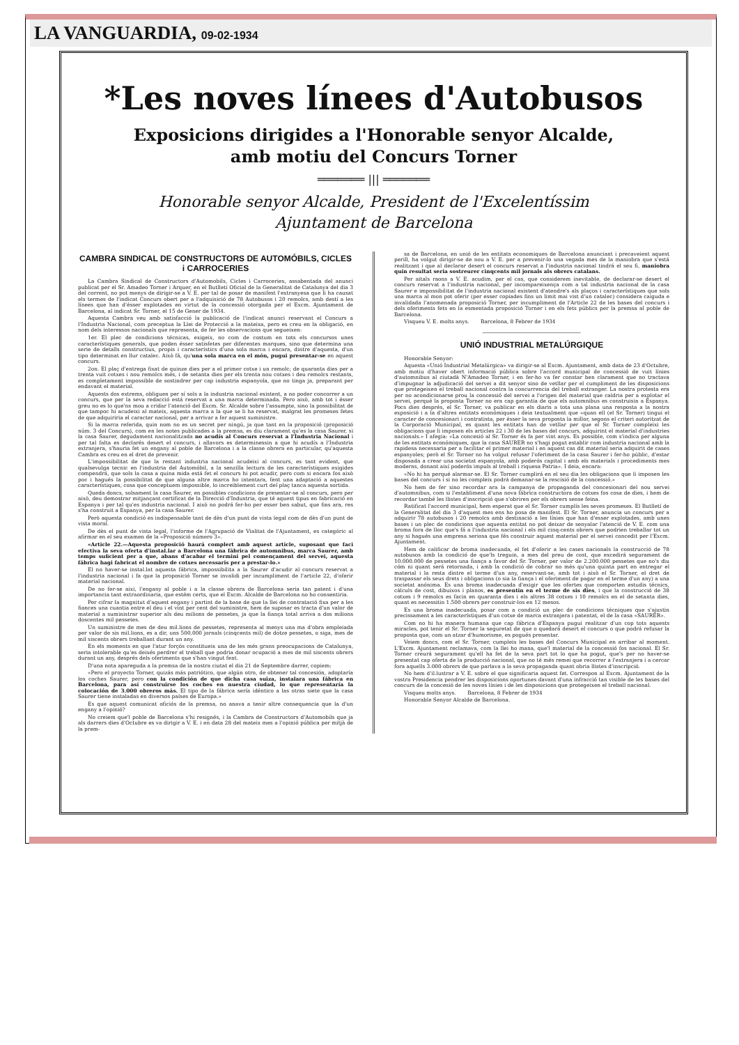LA VANGUARDIA, 09-02-1934
*Les noves línees d'Autobusos
Exposicions dirigides a l'Honorable senyor Alcalde,
amb motiu del Concurs Torner
═══════ ||| ═══════
Honorable senyor Alcalde, President de l'Excelentíssim
Ajuntament de Barcelona
CAMBRA SINDICAL DE CONSTRUCTORS DE AUTOMÓBILS, CICLES i CARROCERIES
La Cambra Sindical de Constructors d'Automobils, Cicles i Carroceries, assabentada del anunci publicat per el Sr. Amadeo Torner i Arquer, en el Butlletí Oficial de la Generalitat de Catalunya del dia 3 del corrent, no pot menys de dirigir-se a V. E. per tal de posar de manifest l'extranyesa que li ha causat els termes de l'indicat Concurs obert per a l'adquisició de 78 Autobusos i 20 remolcs, amb destí a les línees que han d'ésser explotades en virtut de la concessió otorgada per el Excm. Ajuntament de Barcelona, al indicat Sr. Torner, el 15 de Gener de 1934.
Aquesta Cambra veu amb satisfacció la publicació de l'indicat anunci reservant el Concurs a l'Industria Nacional, com preceptua la Llei de Protecció a la mateixa, pero es creu en la obligació, en nom dels interessos nacionals que representa, de fer les observacions que segueixen:
1er. El plec de condicions técnicas, exigeix, no com de costum en tots els concursos unes característiques generals, que poden ésser satisfetes per diferentes marques, sino que determina una serie de detalls constructius, propis i característics d'una sola marca i encara, dintre d'aquesta, d'un tipo determinat en llur catalec. Això fá, qu'una sola marca en el món, pugui presentar-se en aquest concurs.
2on. El plaç d'entrega fixat de quinze dies per a el primer cotxe i un remolc; de quaranta dies per a trenta vuit cotxes i nou remolcs més, i de setanta dies per els trenta nou cotxes i deu remolcs restants, es completament impossible de sostindrer per cap industria espanyola, que no tinga ja, preparant per endavant el material.
Aquests dos extrems, obliguen per sí sols a la industria nacional existent, a no poder concorrer a un concurs, que per la seva redacció está reservat a una marca determinada. Pero això, amb tot i ésser greu no es lo que'ns mou a cridar l'atenció del Excm. Sr. Alcalde sobre l'assumpte, sino la possibilitat de que tampoc hi acudeixi al mateix, aquesta marca a la que se li ha reservat, malgrat les promeses fetes de que adquiriria el caracter nacional, per a arrivar a fer aquest suministre.
Si la marca referida, quin nom no es un secret per ningú, ja que tant en la proposició (proposició núm. 3 del Concurs), com en les notes publicades a la premsa, es diu clarament qu'es la casa Saurer, si la casa Saurer, degudament nacionalitzada no acudís al Concurs reservat a l'Industria Nacional i per tal falta es declarés desert el concurs, i allavors es determinessin a que hi acudís a l'Industria extranjera, s'hauria fet un engany al poble de Barcelona i a la classe obrera en particular, qu'aquesta Cambra es creu en el dret de prevenir.
L'impossibilitat de que la restant industria nacional acudeixi al concurs, es tant evident, que qualsevulga tecnic en l'industria del Automóbil, a la senzilla lectura de les característiques exigides compendrá, que sols la casa a quina mida está fet el concurs hi pot acudir, pero com si encara fos això poc i hagués la possibilitat de que alguna altre marca ho intentara, fent una adaptació a aquestes característiques, cosa que conceptuem impossible, lo increiblement curt del plaç tanca aquesta sortida.
Queda doncs, solsament la casa Saurer, en possibles condicions de presentar-se al concurs, pero per això, deu demostrar mitjançant certificat de la Direcció d'Industria, que té aquest tipus en fabricació en Espanya i per tal qu'es industria nacional. I això no podrá fer-ho per esser ben sabut, que fins ara, res s'ha construit a Espanya, per la casa Saurer.
Però aquesta condició es indispensable tant de dès d'un punt de vista legal com de dès d'un punt de vista moral.
De dès el punt de vista legal, l'informe de l'Agrupació de Vialitat de l'Ajuntament, es categóric al afirmar en el seu examen de la «Proposició número 3».
«Article 22.—Aquesta proposició haurá complert amb aquest article, suposant que faci efectiva la seva oferta d'instal.lar a Barcelona una fábrica de automnibus, marca Saurer, amb temps suficient per a que, abans d'acabar el termini pel començament del servei, aquesta fábrica hagi fabricat el nombre de cotxes necessaris per a prestar-lo.»
El no haver-se instal.lat aquesta fábrica, impossibilita a la Saurer d'acudir al concurs reservat a l'industria nacional i fa que la proposició Torner se invalidi per incumpliment de l'article 22, d'oferir material nacional.
De no fer-se aixi, l'engany al poble i a la classe obrera de Barcelona seria tan patent i d'una importancia tant extraordinaria, que estém certs, que el Excm. Alcalde de Barcelona no ho consentiria.
Per cifrar la magnitut d'aquest engany i partint de la base de que la llei de contratació fixa per a les fiances una cuantia entre el deu i el vint per cent del suministre, hem de suposar es tracta d'un valor de material a suministrar superior als deu milions de pessetes, ja que la fiança total arriva a dos milions doscentes mil pessetes.
Un suministre de mes de deu mil.lions de pessetes, representa al menys una ma d'obra empleiada per valor de sis mil.lions, es a dir, uns 500.000 jornals (cinqcents mil) de dotze pessetes, o siga, mes de mil siscents obrers treballant durant un any.
En els moments en que l'atur forçós constitueix una de les més grans preocupacions de Catalunya, seria intolerable qu'es deixés perdrer el treball que podria donar ocupació a mes de mil siscents obrers durant un any, després dels oferiments que s'han vingut fent.
D'una nota apareguda a la premsa de la nostra ciutat el dia 21 de Septembre darrer, copiem:
«Pero el proyecto Torner, quizás más patriótico, que algún otro, de obtener tal concesión, adoptaría los coches Saurer, pero con la condición de que dicha casa suiza, instalara una fábrica en Barcelona, para así construirse los coches en nuestra ciudad, lo que representaría la colocación de 3.000 obreros más. El tipo de la fábrica sería idéntico a las otras siete que la casa Saurer tiene instaladas en diversos países de Europa.»
Es que aquest comunicat oficiós de la premsa, no anava a tenir altre consequencia que la d'un engany a l'opinió?
No creiem que'l poble de Barcelona s'hi resignés, i la Cambra de Constructors d'Automobils que ja als darrers dies d'Octubre es va dirigir a V. E. i en data 28 del mateix mes a l'opinió pública per mitjà de la prem-
sa de Barcelona, en unió de les entitats economiques de Barcelona anunciant i precaveient aquest perill, ha volgut dirigir-se de nou a V. E. per a prevenir-lo una vegada mes de la maniobra que s'está realitzant i que al declarar desert el concurs reservat a l'industria nacional tindrá el seu fi, maniobra quin resultat seria sostreurer cinqcents mil jornals als obrers catalans.
Per aitals raons a V. E. acudim, per el cas, que considerem inevitable, de declarar-se desert el concurs reservat a l'industria nacional, per incompareixença com a tal industria nacional de la casa Saurer e impossibilitat de l'industria nacional existent d'atendre's als plaços i característiques que sols una marca al mon pot oferir (per esser copiades fins un limit mai vist d'un catalec) considera caiguda e invalidada l'anomenada proposició Torner, per incumpliment de l'Article 22 de les bases del concurs i dels oferiments fets en la esmentada proposició Torner i en els fets públics per la premsa al poble de Barcelona.
Visqueu V. E. molts anys. Barcelona, 8 Febrer de 1934
UNIÓ INDUSTRIAL METALÚRGIQUE
Honorable Senyor:
Aquesta «Unió Industrial Metalúrgica» va dirigir-se al Excm. Ajuntament, amb data de 23 d'Octubre, amb motiu d'haver obert informació pública sobre l'accord municipal de concessió de vuit línies d'automnibus al ciutadà N'Amadeo Torner, i en fer-ho va fer constar ben clarament que no tractava d'impugnar la adjudicació del servei a dit senyor sino de vetllar per el cumpliment de les disposicions que protegeixen el treball nacional contra la concurrencia del treball extranger. La nostra protesta era per no acondicionarse prou la concessió del servei a l'origen del material que caldria per a explotar el servei, perqué la proposta Torner no era cap garantia de que els automnibus es construisin a Espanya. Pocs dies després, el Sr. Torner, va publicar en els diaris a tota una plana una resposta a la nostra exposició i a la d'altres entitats económiques i deia textualment que «quan ell (el Sr. Torner) tingui el caracter de concesionari i contratista, per ésser la seva proposta la millor, segons el criteri autoritzat de la Corporació Municipal, es quant les entitats han de vetllar per que el Sr. Torner compleixi les obligacions que li imposen els articles 22 i 30 de les bases del concurs, adquirint el material d'industries nacionals.» I afegia: «La concesió al Sr. Torner és fa per vint anys. Es possible, com s'indica per alguna de les entitats económiques, que la casa SAURER no s'hagi pogut establir com industria nacional amb la rapidesa necessaria per a facilitar el primer material i en aquest cas dit material seria adquirit de cases espanyoles; però el Sr. Torner no ha volgut refusar l'oferiment de la casa Saurer i fer-ho públic, d'estar disposada a crear una societat espanyola, amb poderós capital i amb els materials i procediments mes moderns, donant així poderós impuls al treball i riquesa Patria». I deia, encara:
«No hi ha perqué alarmar-se. El Sr. Torner cumplirá en el seu dia les obligacions que li imposen les bases del concurs i si no les compleix podrá demanar-se la rescisió de la concessió.»
No hem de fer sino recordar ara la campanya de propaganda del concesionari del nou servei d'automnibus, com si l'establiment d'una nova fábrica constructora de cotxes fos cosa de dies, i hem de recordar també les llistes d'inscripció que s'obriren per els obrers sense feina.
Ratificat l'accord municipal, hem esperat que el Sr. Torner cumplís les seves promeses. El Butlletí de la Generalitat del dia 3 d'aquest mes ens ho posa de manifest. El Sr. Torner, anuncia un concurs per a adquirir 78 autobusos i 20 remolcs amb destinació a les línies que han d'esser explotades, amb unes bases i un plec de condicions que aquesta entitat no pot deixar de senyalar l'atenció de V. E. com una broma fora de lloc que's fá a l'industria nacional i els mil cinq-cents obrers que podrien treballar tot un any si hagués una empresa seriosa que fés construir aquest material per el servei concedit per l'Excm. Ajuntament.
Hem de calificar de broma inadecuada, el fet d'oferir a les cases nacionals la construcció de 78 autobusos amb la condició de que'ls treguin, a mes del preu de cost, que excedirá segurament de 10.000.000 de pessetes una fiança a favor del Sr. Torner, per valor de 2.200.000 pessetes que no's diu cóm ni quant será retornada, i amb la condició de cobrar no més qu'una quinta part en entregar el material i la resta dintre el terme d'un any, reservant-se, amb tot i això el Sr. Torner, el dret de traspassar els seus drets i obligacions (o sia la fiança i el oferiment de pagar en el terme d'un any) a una societat anónima. Es una broma inadecuada d'exigir que les ofertes que comporten estudis técnics, cálculs de cost, dibuixos i planos, es presentin en el terme de sis dies, i que la construcció de 38 cotxes i 9 remolcs es facin en quaranta dies i els altres 38 cotxes i 10 remolcs en el de setanta dies, quant es necessitin 1.500 obrers per construir-los en 12 mesos.
Es una broma inadecuada, posar com a condició un plec de condicions técniques que s'ajustin precissament a les característiques d'un cotxe de marca extranjera i patentat, el de la casa «SAURER».
Com no hi ha manera humana que cap fábrica d'Espanya pugui realitzar d'un cop tots aquests miracles, pot tenir el Sr. Torner la seguretat de que o quedará desert el concurs o que podrá refusar la proposta que, com un atzar d'humorisme, es pogués presentar.
Veiem doncs, com el Sr. Torner, cumpleix les bases del Concurs Municipal en arribar al moment. L'Excm. Ajuntament reclamava, com la llei ho mana, que'l material de la concessió fos nacional. El Sr. Torner creurá segurament qu'ell ha fet de la seva part tot lo que ha pogut, que's per no haver-se presentat cap oferta de la producció nacional, que no té més remei que recorrer a l'extranjera i a cercar fora aquells 3.000 obrers de que parlava a la seva propaganda quant obria llistes d'inscripció.
No hem d'il.lustrar a V. E. sobre el que significaria aquest fet. Correspon al Excm. Ajuntament de la vostra Presidencia pendrer les disposicions oportunes davant d'una infracció tan visible de les bases del concurs de la concesió de les noves línies i de les disposicions que protegeixen el treball nacional.
Visqueu molts anys. Barcelona, 8 Febrer de 1934
Honorable Senyor Alcalde de Barcelona.